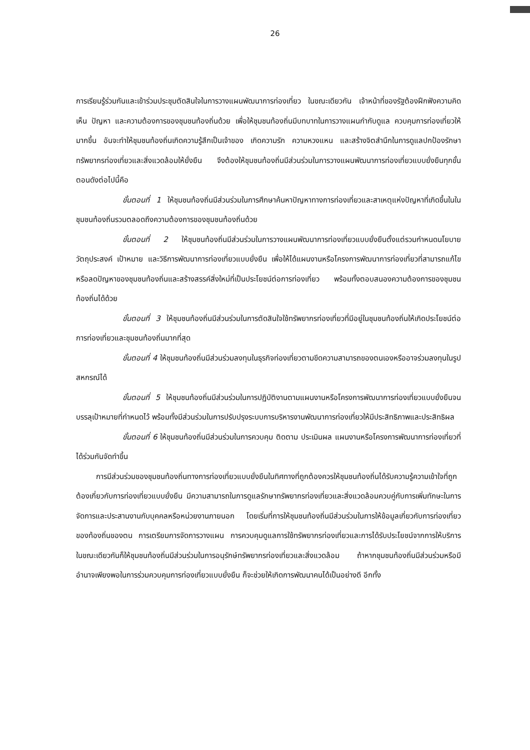26
การเรียนรู้ร่วมกันและเข้าร่วมประชุมตัดสินใจในการวางแผนพัฒนาการท่องเที่ยว ในขณะเดียวกัน เจ้าหน้าที่ของรัฐต้องฝึกฟังความคิดเห็น ปัญหา และความต้องการของชุมชนท้องถิ่นด้วย เพื่อให้ชุมชนท้องถิ่นมีบทบาทในการวางแผนกำกับดูแล ควบคุมการท่องเที่ยวให้มากขึ้น อันจะทำให้ชุมชนท้องถิ่นเกิดความรู้สึกเป็นเจ้าของ เกิดความรัก ความหวงแหน และสร้างจิตสำนึกในการดูแลปกป้องรักษาทรัพยากรท่องเที่ยวและสิ่งแวดล้อมให้ยั่งยืน จึงต้องให้ชุมชนท้องถิ่นมีส่วนร่วมในการวางแผนพัฒนาการท่องเที่ยวแบบยั่งยืนทุกขั้นตอนดังต่อไปนี้คือ
ขั้นตอนที่ 1 ให้ชุมชนท้องถิ่นมีส่วนร่วมในการศึกษาค้นหาปัญหาทางการท่องเที่ยวและสาเหตุแห่งปัญหาที่เกิดขึ้นในในชุมชนท้องถิ่นรวมตลอดถึงความต้องการของชุมชนท้องถิ่นด้วย
ขั้นตอนที่ 2 ให้ชุมชนท้องถิ่นมีส่วนร่วมในการวางแผนพัฒนาการท่องเที่ยวแบบยั่งยืนตั้งแต่รวมกำหนดนโยบาย วัตถุประสงค์ เป้าหมาย และวิธีการพัฒนาการท่องเที่ยวแบบยั่งยืน เพื่อให้ได้แผนงานหรือโครงการพัฒนาการท่องเที่ยวที่สามารถแก้ไขหรือลดปัญหาของชุมชนท้องถิ่นและสร้างสรรค์สิ่งใหม่ที่เป็นประโยชน์ต่อการท่องเที่ยว พร้อมทั้งตอบสนองความต้องการของชุมชนท้องถิ่นได้ด้วย
ขั้นตอนที่ 3 ให้ชุมชนท้องถิ่นมีส่วนร่วมในการตัดสินใจใช้ทรัพยากรท่องเที่ยวที่มีอยู่ในชุมชนท้องถิ่นให้เกิดประโยชน์ต่อการท่องเที่ยวและชุมชนท้องถิ่นมากที่สุด
ขั้นตอนที่ 4 ให้ชุมชนท้องถิ่นมีส่วนร่วมลงทุนในธุรกิจท่องเที่ยวตามขีดความสามารถของตนเองหรืออาจร่วมลงทุนในรูปสหกรณ์ได้
ขั้นตอนที่ 5 ให้ชุมชนท้องถิ่นมีส่วนร่วมในการปฏิบัติงานตามแผนงานหรือโครงการพัฒนาการท่องเที่ยวแบบยั่งยืนจนบรรลุเป้าหมายที่กำหนดไว้ พร้อมทั้งมีส่วนร่วมในการปรับปรุงระบบการบริหารงานพัฒนาการท่องเที่ยวให้มีประสิทธิภาพและประสิทธิผล
ขั้นตอนที่ 6 ให้ชุมชนท้องถิ่นมีส่วนร่วมในการควบคุม ติดตาม ประเมินผล แผนงานหรือโครงการพัฒนาการท่องเที่ยวที่ได้ร่วมกันจัดทำขึ้น
การมีส่วนร่วมของชุมชนท้องถิ่นทางการท่องเที่ยวแบบยั่งยืนในทิศทางที่ถูกต้องควรให้ชุมชนท้องถิ่นได้รับความรู้ความเข้าใจที่ถูกต้องเกี่ยวกับการท่องเที่ยวแบบยั่งยืน มีความสามารถในการดูแลรักษาทรัพยากรท่องเที่ยวและสิ่งแวดล้อมควบคู่กับการเพิ่มทักษะในการจัดการและประสานงานกับบุคคลหรือหน่วยงานภายนอก โดยเริ่มที่การให้ชุมชนท้องถิ่นมีส่วนร่วมในการให้ข้อมูลเกี่ยวกับการท่องเที่ยวของท้องถิ่นของตน การเตรียมการจัดการวางแผน การควบคุมดูแลการใช้ทรัพยากรท่องเที่ยวและการได้รับประโยชน์จากการให้บริการ ในขณะเดียวกันก็ให้ชุมชนท้องถิ่นมีส่วนร่วมในการอนุรักษ์ทรัพยากรท่องเที่ยวและสิ่งแวดล้อม ถ้าหากชุมชนท้องถิ่นมีส่วนร่วมหรือมีอำนาจเพียงพอในการร่วมควบคุมการท่องเที่ยวแบบยั่งยืน ก็จะช่วยให้เกิดการพัฒนาคนได้เป็นอย่างดี อีกทั้ง